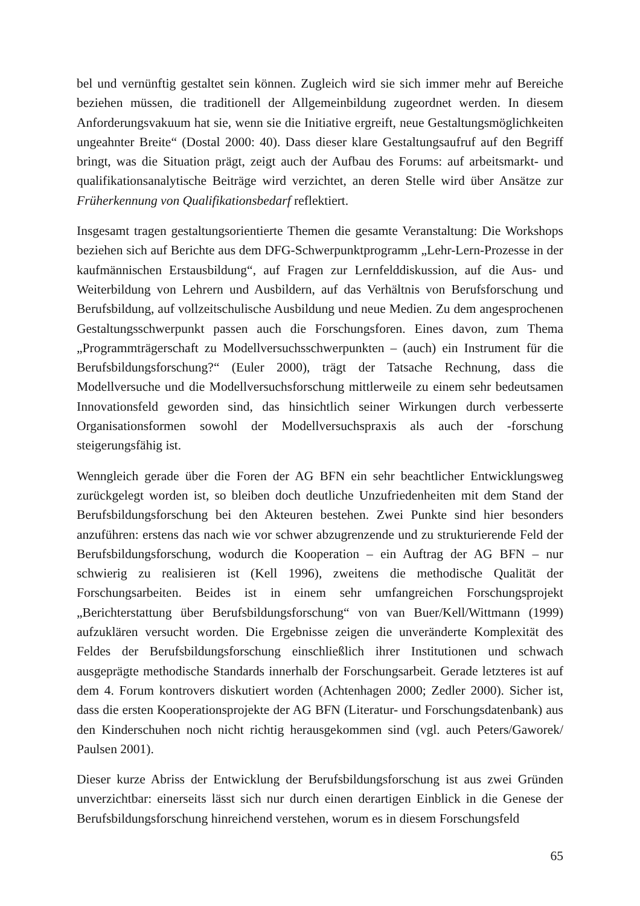bel und vernünftig gestaltet sein können. Zugleich wird sie sich immer mehr auf Bereiche beziehen müssen, die traditionell der Allgemeinbildung zugeordnet werden. In diesem Anforderungsvakuum hat sie, wenn sie die Initiative ergreift, neue Gestaltungsmöglichkeiten ungeahnter Breite“ (Dostal 2000: 40). Dass dieser klare Gestaltungsaufruf auf den Begriff bringt, was die Situation prägt, zeigt auch der Aufbau des Forums: auf arbeitsmarkt- und qualifikationsanalytische Beiträge wird verzichtet, an deren Stelle wird über Ansätze zur Früherkennung von Qualifikationsbedarf reflektiert.
Insgesamt tragen gestaltungsorientierte Themen die gesamte Veranstaltung: Die Workshops beziehen sich auf Berichte aus dem DFG-Schwerpunktprogramm „Lehr-Lern-Prozesse in der kaufmännischen Erstausbildung“, auf Fragen zur Lernfelddiskussion, auf die Aus- und Weiterbildung von Lehrern und Ausbildern, auf das Verhältnis von Berufsforschung und Berufsbildung, auf vollzeitschulische Ausbildung und neue Medien. Zu dem angesprochenen Gestaltungsschwerpunkt passen auch die Forschungsforen. Eines davon, zum Thema „Programmträgerschaft zu Modellversuchsschwerpunkten – (auch) ein Instrument für die Berufsbildungsforschung?“ (Euler 2000), trägt der Tatsache Rechnung, dass die Modellversuche und die Modellversuchsforschung mittlerweile zu einem sehr bedeutsamen Innovationsfeld geworden sind, das hinsichtlich seiner Wirkungen durch verbesserte Organisationsformen sowohl der Modellversuchspraxis als auch der -forschung steigerungsfähig ist.
Wenngleich gerade über die Foren der AG BFN ein sehr beachtlicher Entwicklungsweg zurückgelegt worden ist, so bleiben doch deutliche Unzufriedenheiten mit dem Stand der Berufsbildungsforschung bei den Akteuren bestehen. Zwei Punkte sind hier besonders anzuführen: erstens das nach wie vor schwer abzugrenzende und zu strukturierende Feld der Berufsbildungsforschung, wodurch die Kooperation – ein Auftrag der AG BFN – nur schwierig zu realisieren ist (Kell 1996), zweitens die methodische Qualität der Forschungsarbeiten. Beides ist in einem sehr umfangreichen Forschungsprojekt „Berichterstattung über Berufsbildungsforschung“ von van Buer/Kell/Wittmann (1999) aufzuklären versucht worden. Die Ergebnisse zeigen die unveränderte Komplexität des Feldes der Berufsbildungsforschung einschließlich ihrer Institutionen und schwach ausgeprägte methodische Standards innerhalb der Forschungsarbeit. Gerade letzteres ist auf dem 4. Forum kontrovers diskutiert worden (Achtenhagen 2000; Zedler 2000). Sicher ist, dass die ersten Kooperationsprojekte der AG BFN (Literatur- und Forschungsdatenbank) aus den Kinderschuhen noch nicht richtig herausgekommen sind (vgl. auch Peters/Gaworek/ Paulsen 2001).
Dieser kurze Abriss der Entwicklung der Berufsbildungsforschung ist aus zwei Gründen unverzichtbar: einerseits lässt sich nur durch einen derartigen Einblick in die Genese der Berufsbildungsforschung hinreichend verstehen, worum es in diesem Forschungsfeld
65